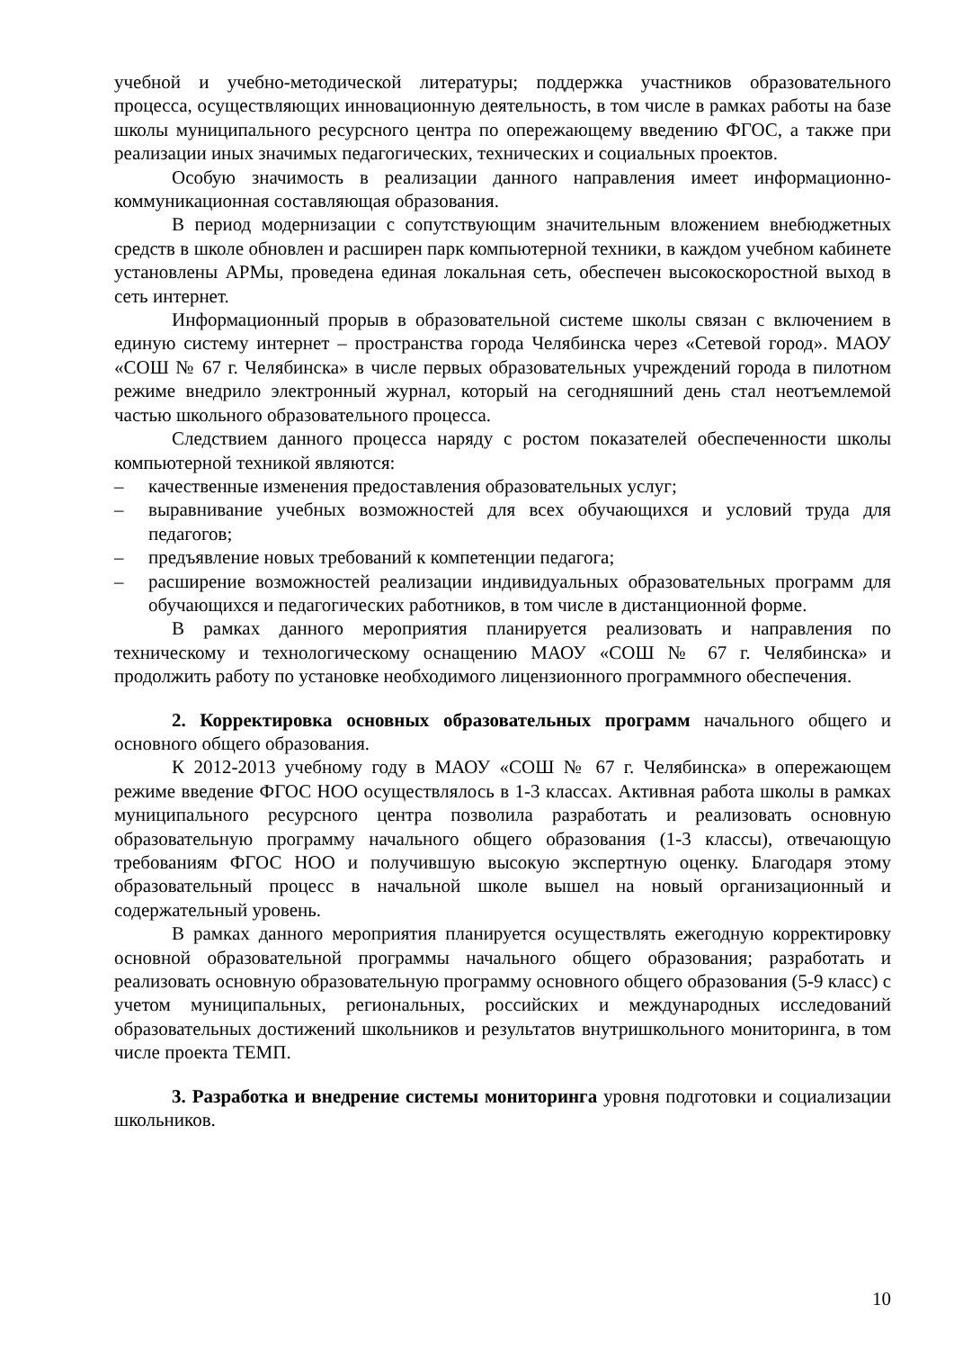учебной и учебно-методической литературы; поддержка участников образовательного процесса, осуществляющих инновационную деятельность, в том числе в рамках работы на базе школы муниципального ресурсного центра по опережающему введению ФГОС, а также при реализации иных значимых педагогических, технических и социальных проектов.
Особую значимость в реализации данного направления имеет информационно-коммуникационная составляющая образования.
В период модернизации с сопутствующим значительным вложением внебюджетных средств в школе обновлен и расширен парк компьютерной техники, в каждом учебном кабинете установлены АРМы, проведена единая локальная сеть, обеспечен высокоскоростной выход в сеть интернет.
Информационный прорыв в образовательной системе школы связан с включением в единую систему интернет – пространства города Челябинска через «Сетевой город». МАОУ «СОШ № 67 г. Челябинска» в числе первых образовательных учреждений города в пилотном режиме внедрило электронный журнал, который на сегодняшний день стал неотъемлемой частью школьного образовательного процесса.
Следствием данного процесса наряду с ростом показателей обеспеченности школы компьютерной техникой являются:
– качественные изменения предоставления образовательных услуг;
– выравнивание учебных возможностей для всех обучающихся и условий труда для педагогов;
– предъявление новых требований к компетенции педагога;
– расширение возможностей реализации индивидуальных образовательных программ для обучающихся и педагогических работников, в том числе в дистанционной форме.
В рамках данного мероприятия планируется реализовать и направления по техническому и технологическому оснащению МАОУ «СОШ № 67 г. Челябинска» и продолжить работу по установке необходимого лицензионного программного обеспечения.
2. Корректировка основных образовательных программ начального общего и основного общего образования.
К 2012-2013 учебному году в МАОУ «СОШ № 67 г. Челябинска» в опережающем режиме введение ФГОС НОО осуществлялось в 1-3 классах. Активная работа школы в рамках муниципального ресурсного центра позволила разработать и реализовать основную образовательную программу начального общего образования (1-3 классы), отвечающую требованиям ФГОС НОО и получившую высокую экспертную оценку. Благодаря этому образовательный процесс в начальной школе вышел на новый организационный и содержательный уровень.
В рамках данного мероприятия планируется осуществлять ежегодную корректировку основной образовательной программы начального общего образования; разработать и реализовать основную образовательную программу основного общего образования (5-9 класс) с учетом муниципальных, региональных, российских и международных исследований образовательных достижений школьников и результатов внутришкольного мониторинга, в том числе проекта ТЕМП.
3. Разработка и внедрение системы мониторинга уровня подготовки и социализации школьников.
10